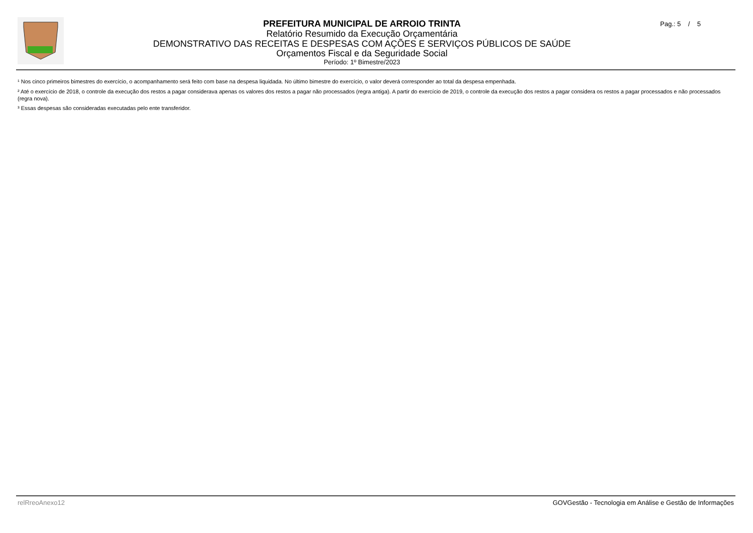PREFEITURA MUNICIPAL DE ARROIO TRINTA
Relatório Resumido da Execução Orçamentária
DEMONSTRATIVO DAS RECEITAS E DESPESAS COM AÇÕES E SERVIÇOS PÚBLICOS DE SAÚDE
Orçamentos Fiscal e da Seguridade Social
Período: 1º Bimestre/2023
Pag.: 5 / 5
¹ Nos cinco primeiros bimestres do exercício, o acompanhamento será feito com base na despesa liquidada. No último bimestre do exercício, o valor deverá corresponder ao total da despesa empenhada.
² Até o exercício de 2018, o controle da execução dos restos a pagar considerava apenas os valores dos restos a pagar não processados (regra antiga). A partir do exercício de 2019, o controle da execução dos restos a pagar considera os restos a pagar processados e não processados (regra nova).
³ Essas despesas são consideradas executadas pelo ente transferidor.
relRreoAnexo12 GOVGestão - Tecnologia em Análise e Gestão de Informações